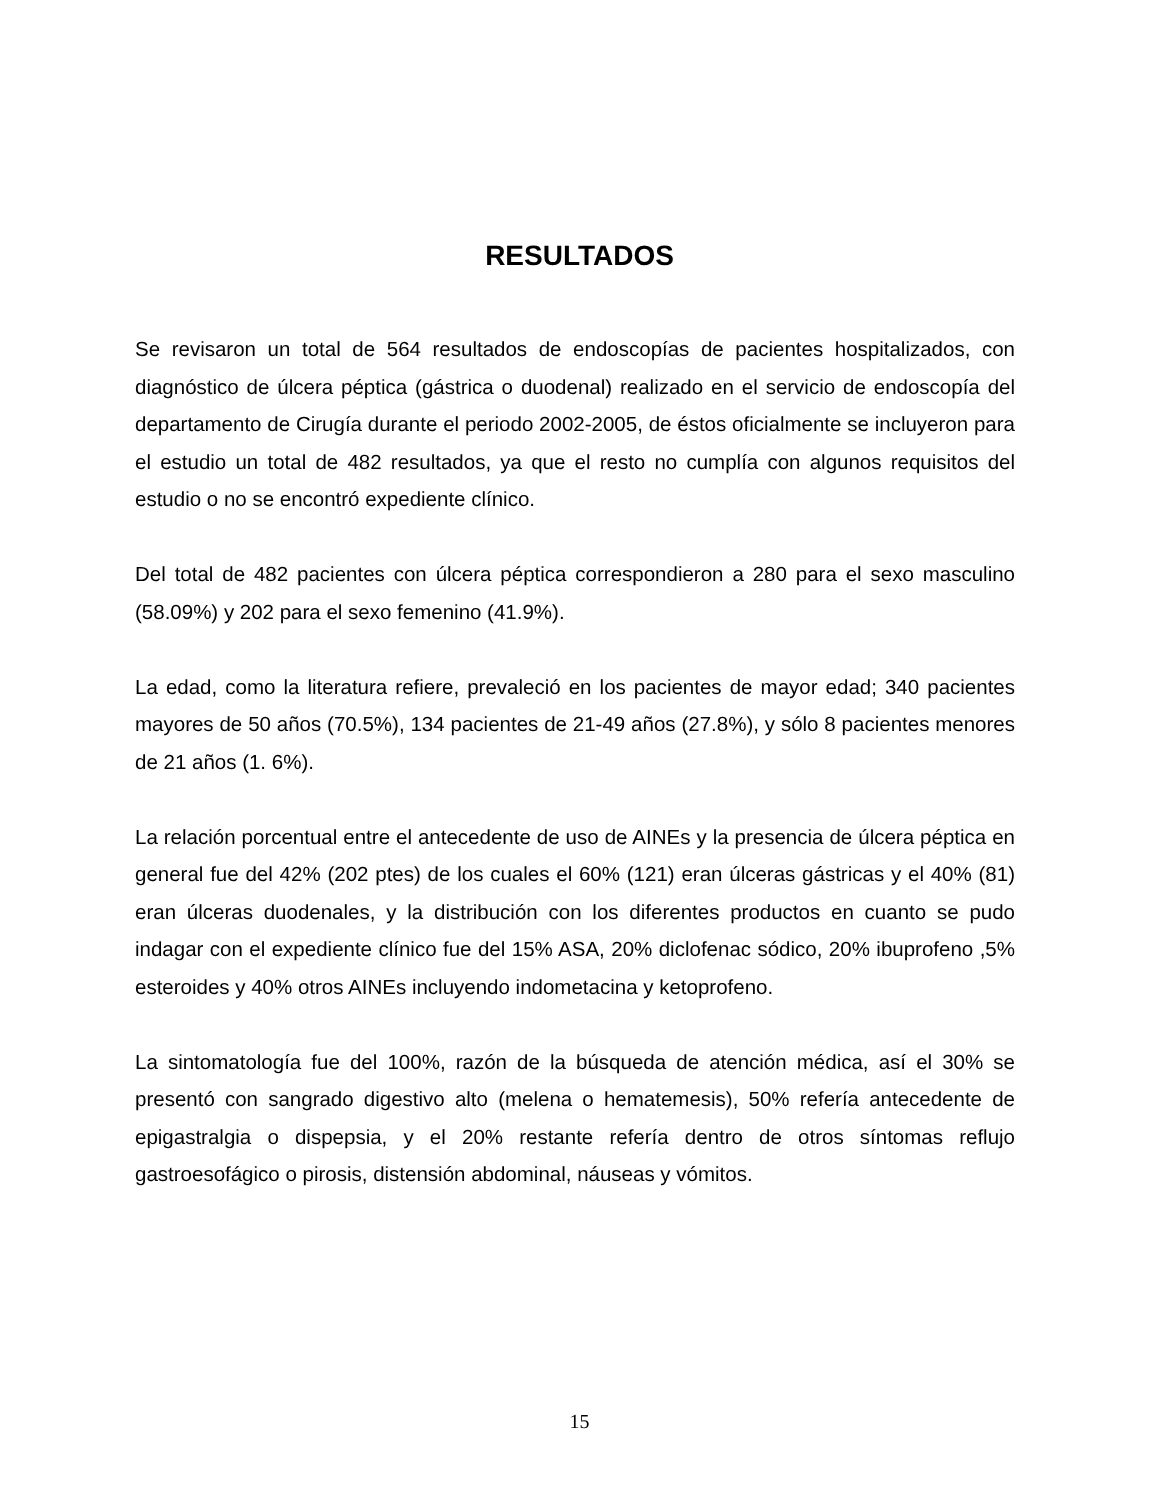RESULTADOS
Se revisaron un total de 564 resultados de endoscopías de pacientes hospitalizados, con diagnóstico de úlcera péptica (gástrica o duodenal) realizado en el servicio de endoscopía del departamento de Cirugía durante el periodo 2002-2005, de éstos oficialmente se incluyeron para el estudio un total de 482 resultados, ya que el resto no cumplía con algunos requisitos del estudio o no se encontró expediente clínico.
Del total de 482 pacientes con úlcera péptica correspondieron a 280 para el sexo masculino (58.09%) y 202 para el sexo femenino (41.9%).
La edad, como la literatura refiere, prevaleció en los pacientes de mayor edad; 340 pacientes mayores de 50 años (70.5%), 134 pacientes de 21-49 años (27.8%), y sólo 8 pacientes menores de 21 años (1. 6%).
La relación porcentual entre el antecedente de uso de AINEs y la presencia de úlcera péptica en general fue del 42% (202 ptes) de los cuales el 60% (121) eran úlceras gástricas y el 40% (81) eran úlceras duodenales, y la distribución con los diferentes productos en cuanto se pudo indagar con el expediente clínico fue del 15% ASA, 20% diclofenac sódico, 20% ibuprofeno ,5% esteroides y 40% otros AINEs incluyendo indometacina y ketoprofeno.
La sintomatología fue del 100%, razón de la búsqueda de atención médica, así el 30% se presentó con sangrado digestivo alto (melena o hematemesis), 50% refería antecedente de epigastralgia o dispepsia, y el 20% restante refería dentro de otros síntomas reflujo gastroesofágico o pirosis, distensión abdominal, náuseas y vómitos.
15